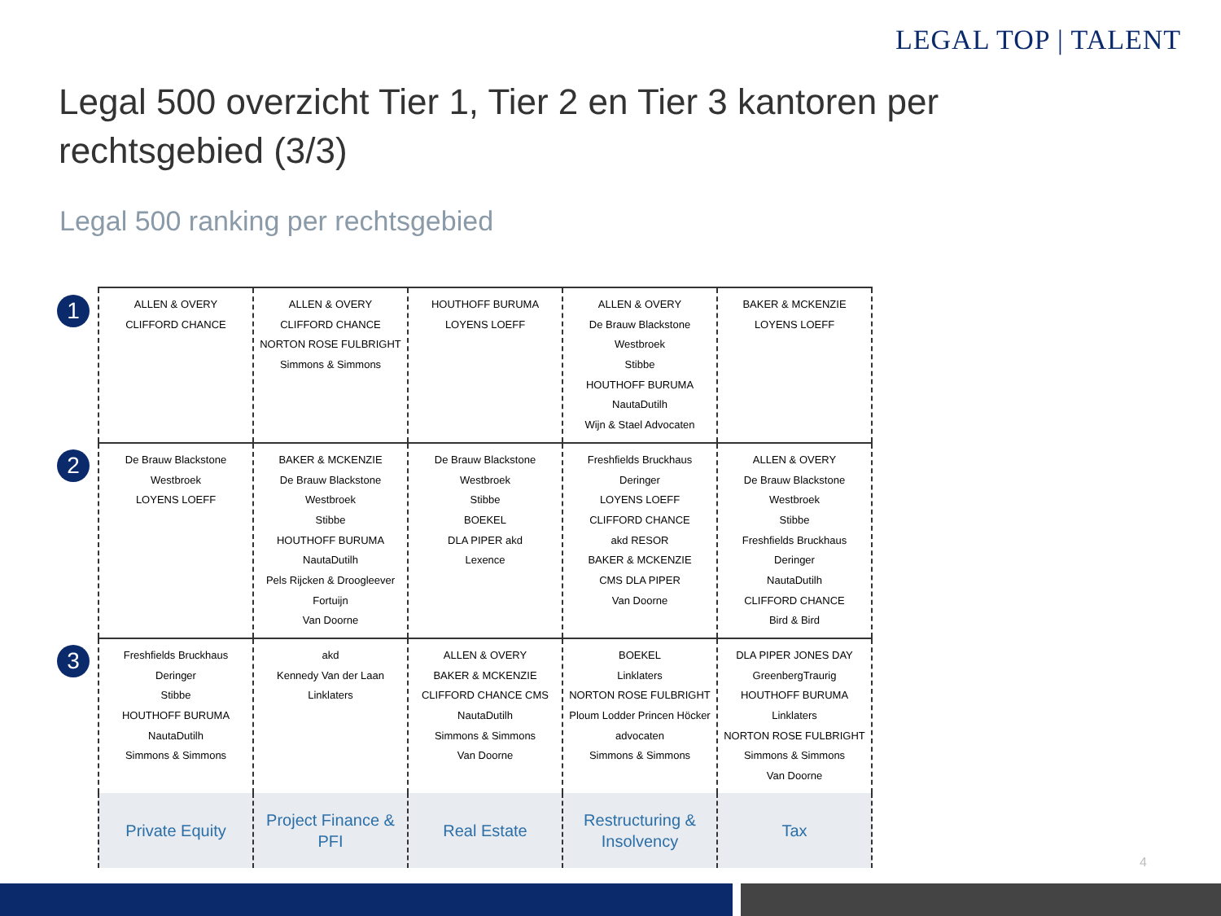LEGAL TOP | TALENT
Legal 500 overzicht Tier 1, Tier 2 en Tier 3 kantoren per rechtsgebied (3/3)
Legal 500 ranking per rechtsgebied
1
2
3
| ALLEN & OVERY CLIFFORD CHANCE | ALLEN & OVERY CLIFFORD CHANCE NORTON ROSE FULBRIGHT Simmons & Simmons | HOUTHOFF BURUMA LOYENS LOEFF | ALLEN & OVERY De Brauw Blackstone Westbroek Stibbe HOUTHOFF BURUMA NautaDutilh Wijn & Stael Advocaten | BAKER & MCKENZIE LOYENS LOEFF |
| De Brauw Blackstone Westbroek LOYENS LOEFF | BAKER & MCKENZIE De Brauw Blackstone Westbroek Stibbe HOUTHOFF BURUMA NautaDutilh Pels Rijcken & Droogleever Fortuijn Van Doorne | De Brauw Blackstone Westbroek Stibbe BOEKEL DLA PIPER akd Lexence | Freshfields Bruckhaus Deringer LOYENS LOEFF CLIFFORD CHANCE akd RESOR BAKER & MCKENZIE CMS DLA PIPER Van Doorne | ALLEN & OVERY De Brauw Blackstone Westbroek Stibbe Freshfields Bruckhaus Deringer NautaDutilh CLIFFORD CHANCE Bird & Bird |
| Freshfields Bruckhaus Deringer Stibbe HOUTHOFF BURUMA NautaDutilh Simmons & Simmons | akd Kennedy Van der Laan Linklaters | ALLEN & OVERY BAKER & MCKENZIE CLIFFORD CHANCE CMS NautaDutilh Simmons & Simmons Van Doorne | BOEKEL Linklaters NORTON ROSE FULBRIGHT Ploum Lodder Princen Höcker advocaten Simmons & Simmons | DLA PIPER JONES DAY GreenbergTraurig HOUTHOFF BURUMA Linklaters NORTON ROSE FULBRIGHT Simmons & Simmons Van Doorne |
| Private Equity | Project Finance & PFI | Real Estate | Restructuring & Insolvency | Tax |
4